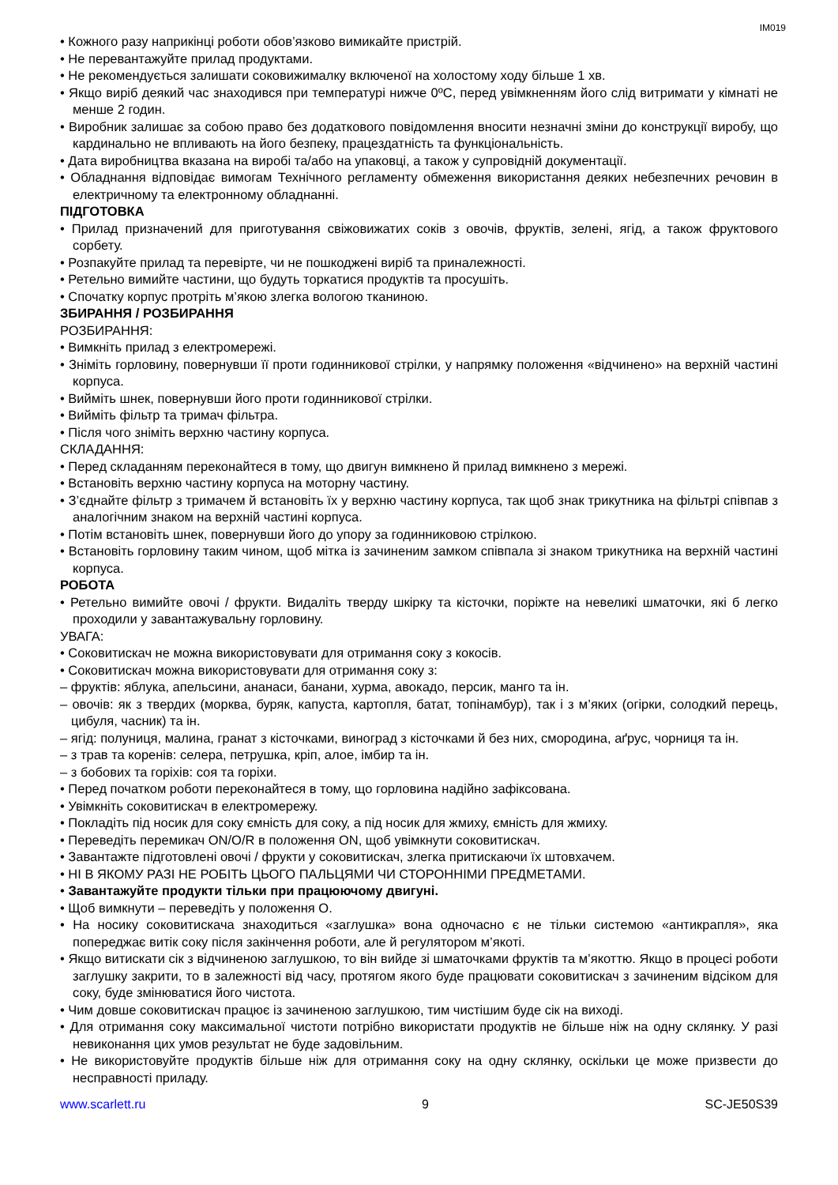IM019
• Кожного разу наприкінці роботи обов’язково вимикайте пристрій.
• Не перевантажуйте прилад продуктами.
• Не рекомендується залишати соковижималку включеної на холостому ходу більше 1 хв.
• Якщо виріб деякий час знаходився при температурі нижче 0ºC, перед увімкненням його слід витримати у кімнаті не менше 2 годин.
• Виробник залишає за собою право без додаткового повідомлення вносити незначні зміни до конструкції виробу, що кардинально не впливають на його безпеку, працездатність та функціональність.
• Дата виробництва вказана на виробі та/або на упаковці, а також у супровідній документації.
• Обладнання відповідає вимогам Технічного регламенту обмеження використання деяких небезпечних речовин в електричному та електронному обладнанні.
ПІДГОТОВКА
• Прилад призначений для приготування свіжовижатих соків з овочів, фруктів, зелені, ягід, а також фруктового сорбету.
• Розпакуйте прилад та перевірте, чи не пошкоджені виріб та приналежності.
• Ретельно вимийте частини, що будуть торкатися продуктів та просушіть.
• Спочатку корпус протріть м’якою злегка вологою тканиною.
ЗБИРАННЯ / РОЗБИРАННЯ
РОЗБИРАННЯ:
• Вимкніть прилад з електромережі.
• Зніміть горловину, повернувши її проти годинникової стрілки, у напрямку положення «відчинено» на верхній частині корпуса.
• Вийміть шнек, повернувши його проти годинникової стрілки.
• Вийміть фільтр та тримач фільтра.
• Після чого зніміть верхню частину корпуса.
СКЛАДАННЯ:
• Перед складанням переконайтеся в тому, що двигун вимкнено й прилад вимкнено з мережі.
• Встановіть верхню частину корпуса на моторну частину.
• З’єднайте фільтр з тримачем й встановіть їх у верхню частину корпуса, так щоб знак трикутника на фільтрі співпав з аналогічним знаком на верхній частині корпуса.
• Потім встановіть шнек, повернувши його до упору за годинниковою стрілкою.
• Встановіть горловину таким чином, щоб мітка із зачиненим замком співпала зі знаком трикутника на верхній частині корпуса.
РОБОТА
• Ретельно вимийте овочі / фрукти. Видаліть тверду шкірку та кісточки, поріжте на невеликі шматочки, які б легко проходили у завантажувальну горловину.
УВАГА:
• Соковитискач не можна використовувати для отримання соку з кокосів.
• Соковитискач можна використовувати для отримання соку з:
– фруктів: яблука, апельсини, ананаси, банани, хурма, авокадо, персик, манго та ін.
– овочів: як з твердих (морква, буряк, капуста, картопля, батат, топінамбур), так і з м’яких (огірки, солодкий перець, цибуля, часник) та ін.
– ягід: полуниця, малина, гранат з кісточками, виноград з кісточками й без них, смородина, аґрус, чорниця та ін.
– з трав та коренів: селера, петрушка, кріп, алое, імбир та ін.
– з бобових та горіхів: соя та горіхи.
• Перед початком роботи переконайтеся в тому, що горловина надійно зафіксована.
• Увімкніть соковитискач в електромережу.
• Покладіть під носик для соку ємність для соку, а під носик для жмиху, ємність для жмиху.
• Переведіть перемикач ON/O/R в положення ON, щоб увімкнути соковитискач.
• Завантажте підготовлені овочі / фрукти у соковитискач, злегка притискаючи їх штовхачем.
• НІ В ЯКОМУ РАЗІ НЕ РОБІТЬ ЦЬОГО ПАЛЬЦЯМИ ЧИ СТОРОННІМИ ПРЕДМЕТАМИ.
• Завантажуйте продукти тільки при працюючому двигуні.
• Щоб вимкнути – переведіть у положення О.
• На носику соковитискача знаходиться «заглушка» вона одночасно є не тільки системою «антикрапля», яка попереджає витік соку після закінчення роботи, але й регулятором м’якоті.
• Якщо витискати сік з відчиненою заглушкою, то він вийде зі шматочками фруктів та м’якоттю. Якщо в процесі роботи заглушку закрити, то в залежності від часу, протягом якого буде працювати соковитискач з зачиненим відсіком для соку, буде змінюватися його чистота.
• Чим довше соковитискач працює із зачиненою заглушкою, тим чистішим буде сік на виході.
• Для отримання соку максимальної чистоти потрібно використати продуктів не більше ніж на одну склянку. У разі невиконання цих умов результат не буде задовільним.
• Не використовуйте продуктів більше ніж для отримання соку на одну склянку, оскільки це може призвести до несправності приладу.
www.scarlett.ru 9 SC-JE50S39